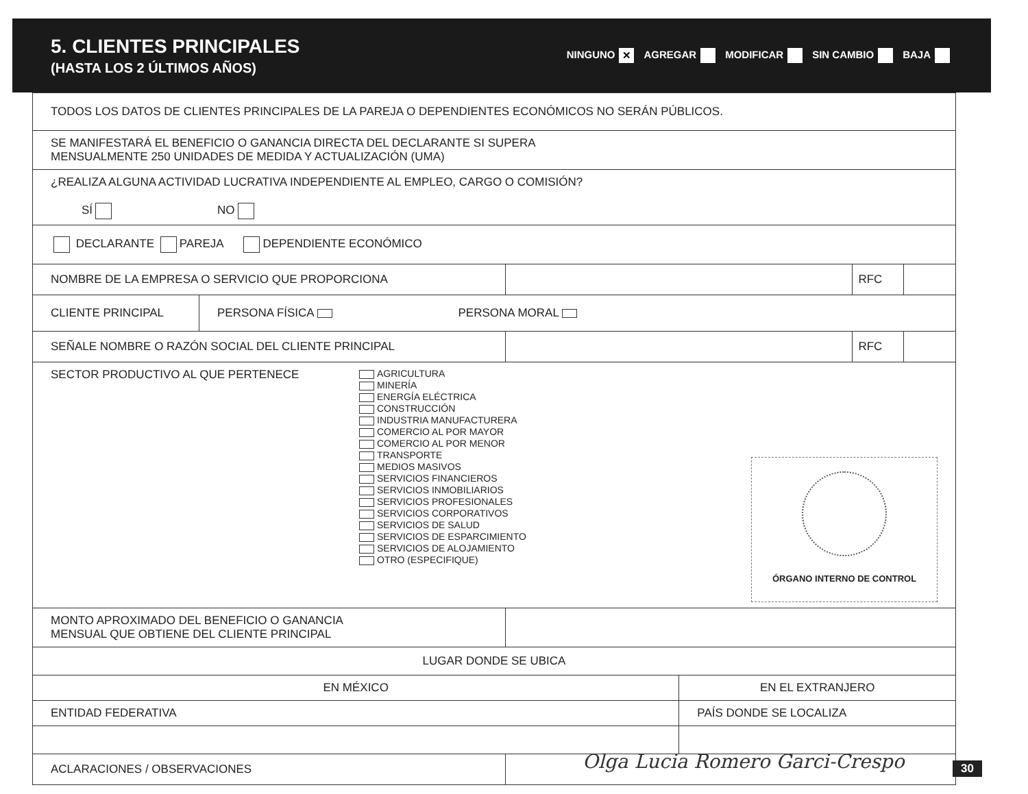5. CLIENTES PRINCIPALES
(HASTA LOS 2 ÚLTIMOS AÑOS)
NINGUNO ✕ AGREGAR MODIFICAR SIN CAMBIO BAJA
| TODOS LOS DATOS DE CLIENTES PRINCIPALES DE LA PAREJA O DEPENDIENTES ECONÓMICOS NO SERÁN PÚBLICOS. | | | | | |
| SE MANIFESTARÁ EL BENEFICIO O GANANCIA DIRECTA DEL DECLARANTE SI SUPERA MENSUALMENTE 250 UNIDADES DE MEDIDA Y ACTUALIZACIÓN (UMA) | | | | | |
| ¿REALIZA ALGUNA ACTIVIDAD LUCRATIVA INDEPENDIENTE AL EMPLEO, CARGO O COMISIÓN? SÍ NO | | | | | |
| DECLARANTE PAREJA DEPENDIENTE ECONÓMICO | | | | | |
| NOMBRE DE LA EMPRESA O SERVICIO QUE PROPORCIONA | | | | RFC | |
| CLIENTE PRINCIPAL | PERSONA FÍSICA PERSONA MORAL | | | | |
| SEÑALE NOMBRE O RAZÓN SOCIAL DEL CLIENTE PRINCIPAL | | | | RFC | |
| ÓRGANO INTERNO DE CONTROL SECTOR PRODUCTIVO AL QUE PERTENECE AGRICULTURA MINERÍA ENERGÍA ELÉCTRICA CONSTRUCCIÓN INDUSTRIA MANUFACTURERA COMERCIO AL POR MAYOR COMERCIO AL POR MENOR TRANSPORTE MEDIOS MASIVOS SERVICIOS FINANCIEROS SERVICIOS INMOBILIARIOS SERVICIOS PROFESIONALES SERVICIOS CORPORATIVOS SERVICIOS DE SALUD SERVICIOS DE ESPARCIMIENTO SERVICIOS DE ALOJAMIENTO OTRO (ESPECIFIQUE) | | | | | |
| MONTO APROXIMADO DEL BENEFICIO O GANANCIA MENSUAL QUE OBTIENE DEL CLIENTE PRINCIPAL | | | | | |
| LUGAR DONDE SE UBICA | | | | | |
| EN MÉXICO | | | EN EL EXTRANJERO | | |
| ENTIDAD FEDERATIVA | | | PAÍS DONDE SE LOCALIZA | | |
| ACLARACIONES / OBSERVACIONES | | | | | |
Olga Lucia Romero Garci-Crespo 30